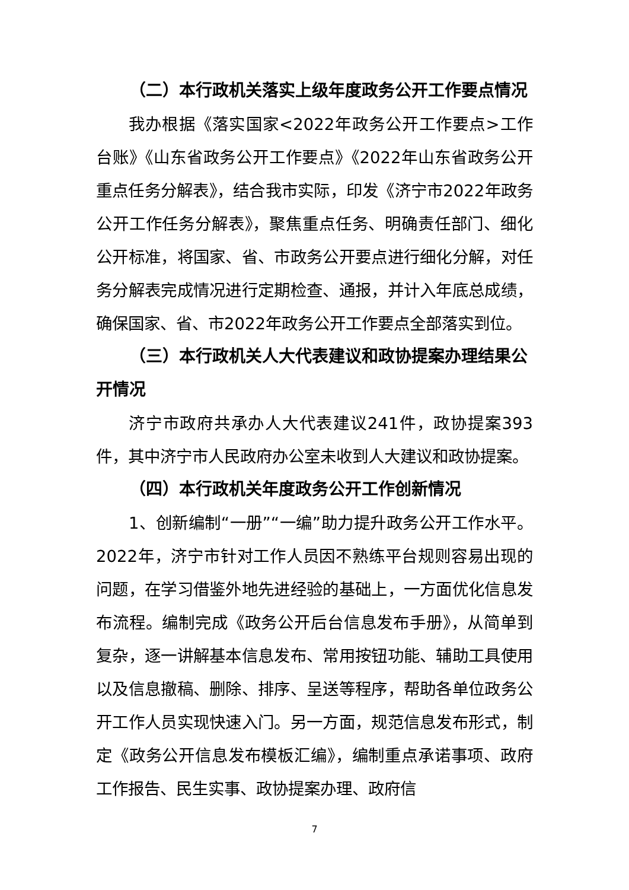（二）本行政机关落实上级年度政务公开工作要点情况
我办根据《落实国家<2022年政务公开工作要点>工作台账》《山东省政务公开工作要点》《2022年山东省政务公开重点任务分解表》，结合我市实际，印发《济宁市2022年政务公开工作任务分解表》，聚焦重点任务、明确责任部门、细化公开标准，将国家、省、市政务公开要点进行细化分解，对任务分解表完成情况进行定期检查、通报，并计入年底总成绩，确保国家、省、市2022年政务公开工作要点全部落实到位。
（三）本行政机关人大代表建议和政协提案办理结果公开情况
济宁市政府共承办人大代表建议241件，政协提案393件，其中济宁市人民政府办公室未收到人大建议和政协提案。
（四）本行政机关年度政务公开工作创新情况
1、创新编制“一册”“一编”助力提升政务公开工作水平。2022年，济宁市针对工作人员因不熟练平台规则容易出现的问题，在学习借鉴外地先进经验的基础上，一方面优化信息发布流程。编制完成《政务公开后台信息发布手册》，从简单到复杂，逐一讲解基本信息发布、常用按钮功能、辅助工具使用以及信息撤稿、删除、排序、呈送等程序，帮助各单位政务公开工作人员实现快速入门。另一方面，规范信息发布形式，制定《政务公开信息发布模板汇编》，编制重点承诺事项、政府工作报告、民生实事、政协提案办理、政府信
7